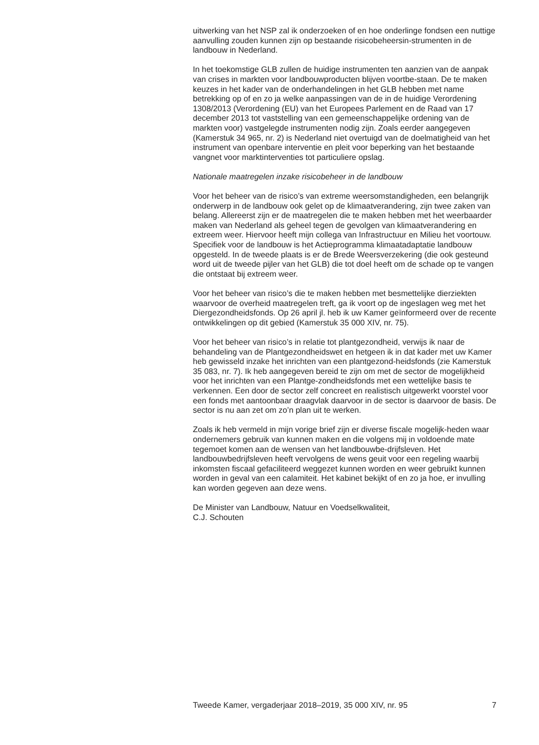uitwerking van het NSP zal ik onderzoeken of en hoe onderlinge fondsen een nuttige aanvulling zouden kunnen zijn op bestaande risicobeheersin-strumenten in de landbouw in Nederland.
In het toekomstige GLB zullen de huidige instrumenten ten aanzien van de aanpak van crises in markten voor landbouwproducten blijven voortbe-staan. De te maken keuzes in het kader van de onderhandelingen in het GLB hebben met name betrekking op of en zo ja welke aanpassingen van de in de huidige Verordening 1308/2013 (Verordening (EU) van het Europees Parlement en de Raad van 17 december 2013 tot vaststelling van een gemeenschappelijke ordening van de markten voor) vastgelegde instrumenten nodig zijn. Zoals eerder aangegeven (Kamerstuk 34 965, nr. 2) is Nederland niet overtuigd van de doelmatigheid van het instrument van openbare interventie en pleit voor beperking van het bestaande vangnet voor marktinterventies tot particuliere opslag.
Nationale maatregelen inzake risicobeheer in de landbouw
Voor het beheer van de risico’s van extreme weersomstandigheden, een belangrijk onderwerp in de landbouw ook gelet op de klimaatverandering, zijn twee zaken van belang. Allereerst zijn er de maatregelen die te maken hebben met het weerbaarder maken van Nederland als geheel tegen de gevolgen van klimaatverandering en extreem weer. Hiervoor heeft mijn collega van Infrastructuur en Milieu het voortouw. Specifiek voor de landbouw is het Actieprogramma klimaatadaptatie landbouw opgesteld. In de tweede plaats is er de Brede Weersverzekering (die ook gesteund word uit de tweede pijler van het GLB) die tot doel heeft om de schade op te vangen die ontstaat bij extreem weer.
Voor het beheer van risico’s die te maken hebben met besmettelijke dierziekten waarvoor de overheid maatregelen treft, ga ik voort op de ingeslagen weg met het Diergezondheidsfonds. Op 26 april jl. heb ik uw Kamer geïnformeerd over de recente ontwikkelingen op dit gebied (Kamerstuk 35 000 XIV, nr. 75).
Voor het beheer van risico’s in relatie tot plantgezondheid, verwijs ik naar de behandeling van de Plantgezondheidswet en hetgeen ik in dat kader met uw Kamer heb gewisseld inzake het inrichten van een plantgezond-heidsfonds (zie Kamerstuk 35 083, nr. 7). Ik heb aangegeven bereid te zijn om met de sector de mogelijkheid voor het inrichten van een Plantge-zondheidsfonds met een wettelijke basis te verkennen. Een door de sector zelf concreet en realistisch uitgewerkt voorstel voor een fonds met aantoonbaar draagvlak daarvoor in de sector is daarvoor de basis. De sector is nu aan zet om zo’n plan uit te werken.
Zoals ik heb vermeld in mijn vorige brief zijn er diverse fiscale mogelijk-heden waar ondernemers gebruik van kunnen maken en die volgens mij in voldoende mate tegemoet komen aan de wensen van het landbouwbe-drijfsleven. Het landbouwbedrijfsleven heeft vervolgens de wens geuit voor een regeling waarbij inkomsten fiscaal gefaciliteerd weggezet kunnen worden en weer gebruikt kunnen worden in geval van een calamiteit. Het kabinet bekijkt of en zo ja hoe, er invulling kan worden gegeven aan deze wens.
De Minister van Landbouw, Natuur en Voedselkwaliteit,
C.J. Schouten
Tweede Kamer, vergaderjaar 2018–2019, 35 000 XIV, nr. 95 7